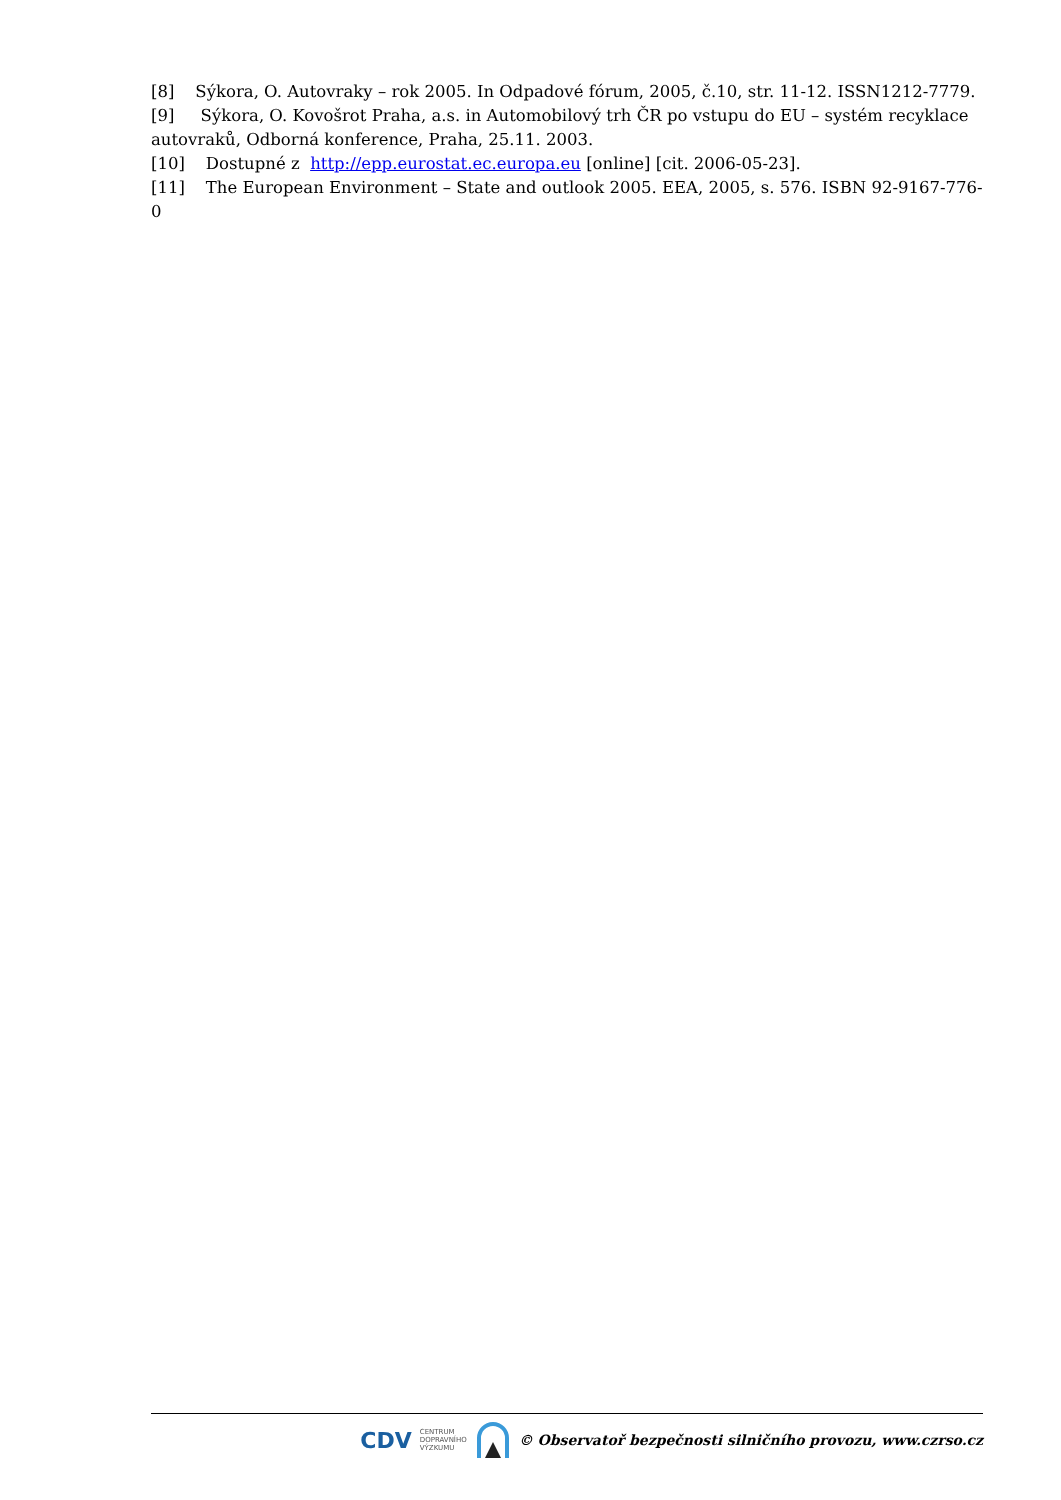[8] Sýkora, O. Autovraky – rok 2005. In Odpadové fórum, 2005, č.10, str. 11-12. ISSN1212-7779.
[9] Sýkora, O. Kovošrot Praha, a.s. in Automobilový trh ČR po vstupu do EU – systém recyklace autovraků, Odborná konference, Praha, 25.11. 2003.
[10] Dostupné z http://epp.eurostat.ec.europa.eu [online] [cit. 2006-05-23].
[11] The European Environment – State and outlook 2005. EEA, 2005, s. 576. ISBN 92-9167-776-0
CDV CENTRUM
DOPRAVNÍHO
VÝZKUMU © Observatoř bezpečnosti silničního provozu, www.czrso.cz